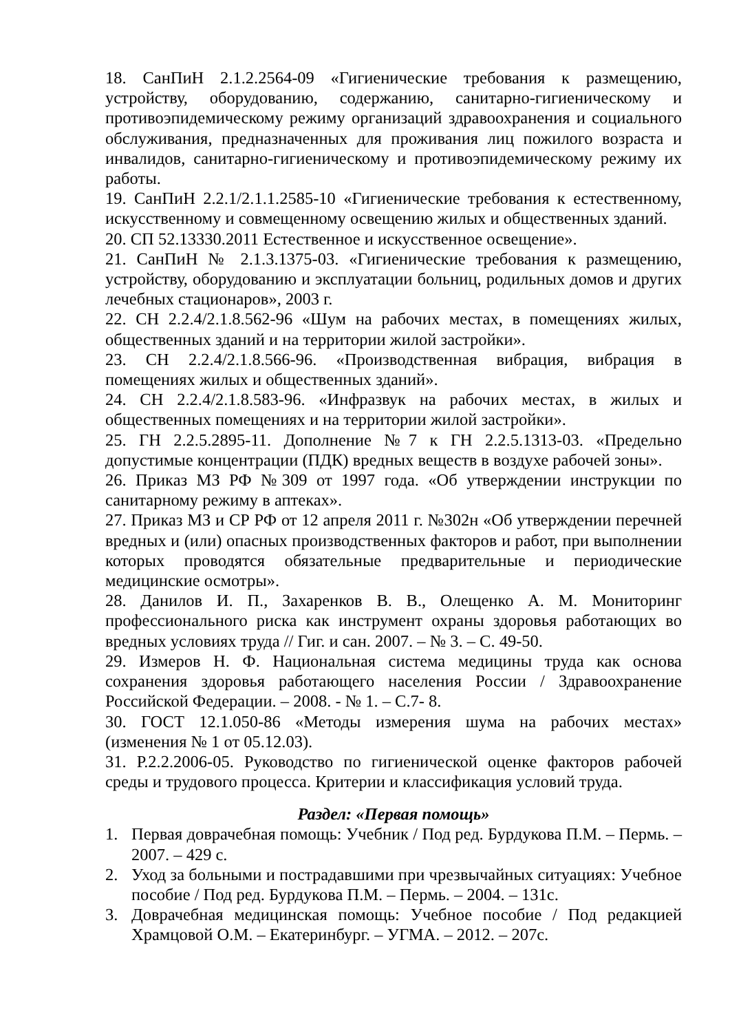18. СанПиН 2.1.2.2564-09 «Гигиенические требования к размещению, устройству, оборудованию, содержанию, санитарно-гигиеническому и противоэпидемическому режиму организаций здравоохранения и социального обслуживания, предназначенных для проживания лиц пожилого возраста и инвалидов, санитарно-гигиеническому и противоэпидемическому режиму их работы.
19. СанПиН 2.2.1/2.1.1.2585-10 «Гигиенические требования к естественному, искусственному и совмещенному освещению жилых и общественных зданий.
20. СП 52.13330.2011 Естественное и искусственное освещение».
21. СанПиН № 2.1.3.1375-03. «Гигиенические требования к размещению, устройству, оборудованию и эксплуатации больниц, родильных домов и других лечебных стационаров», 2003 г.
22. СН 2.2.4/2.1.8.562-96 «Шум на рабочих местах, в помещениях жилых, общественных зданий и на территории жилой застройки».
23. СН 2.2.4/2.1.8.566-96. «Производственная вибрация, вибрация в помещениях жилых и общественных зданий».
24. СН 2.2.4/2.1.8.583-96. «Инфразвук на рабочих местах, в жилых и общественных помещениях и на территории жилой застройки».
25. ГН 2.2.5.2895-11. Дополнение №7 к ГН 2.2.5.1313-03. «Предельно допустимые концентрации (ПДК) вредных веществ в воздухе рабочей зоны».
26. Приказ МЗ РФ №309 от 1997 года. «Об утверждении инструкции по санитарному режиму в аптеках».
27. Приказ МЗ и СР РФ от 12 апреля 2011 г. №302н «Об утверждении перечней вредных и (или) опасных производственных факторов и работ, при выполнении которых проводятся обязательные предварительные и периодические медицинские осмотры».
28. Данилов И. П., Захаренков В. В., Олещенко А. М. Мониторинг профессионального риска как инструмент охраны здоровья работающих во вредных условиях труда // Гиг. и сан. 2007. – № 3. – С. 49-50.
29. Измеров Н. Ф. Национальная система медицины труда как основа сохранения здоровья работающего населения России / Здравоохранение Российской Федерации. – 2008. - № 1. – С.7- 8.
30. ГОСТ 12.1.050-86 «Методы измерения шума на рабочих местах» (изменения № 1 от 05.12.03).
31. Р.2.2.2006-05. Руководство по гигиенической оценке факторов рабочей среды и трудового процесса. Критерии и классификация условий труда.
Раздел: «Первая помощь»
1. Первая доврачебная помощь: Учебник / Под ред. Бурдукова П.М. – Пермь. – 2007. – 429 с.
2. Уход за больными и пострадавшими при чрезвычайных ситуациях: Учебное пособие / Под ред. Бурдукова П.М. – Пермь. – 2004. – 131с.
3. Доврачебная медицинская помощь: Учебное пособие / Под редакцией Храмцовой О.М. – Екатеринбург. – УГМА. – 2012. – 207с.